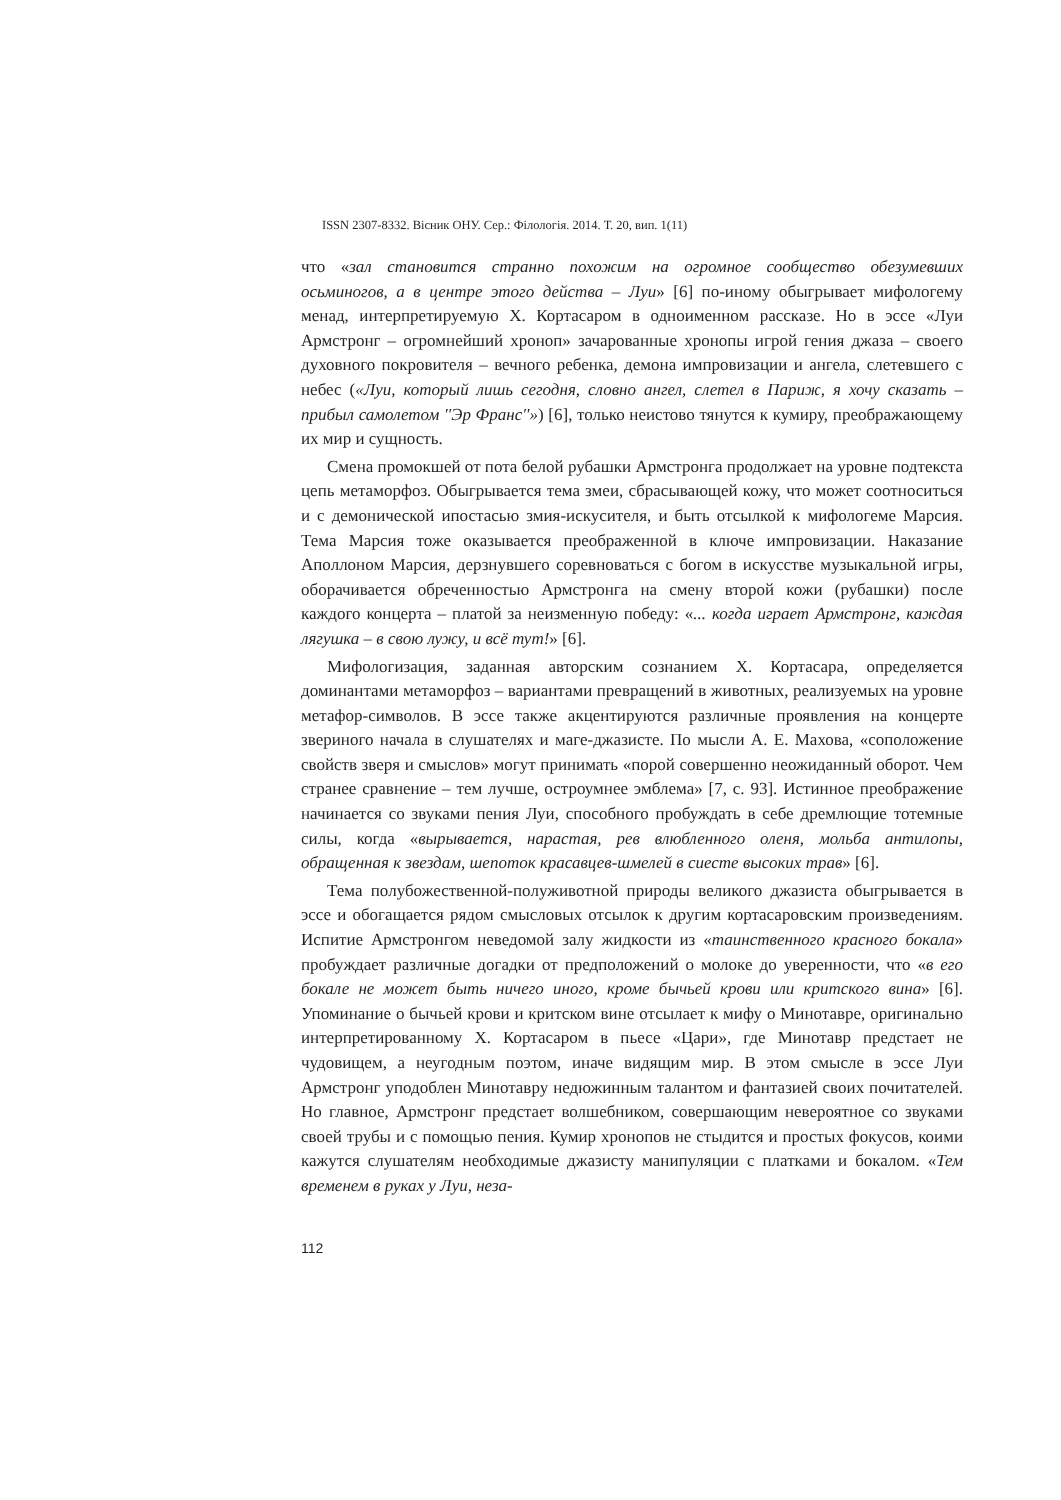ISSN 2307-8332. Вісник ОНУ. Сер.: Філологія. 2014. Т. 20, вип. 1(11)
что «зал становится странно похожим на огромное сообщество обезумевших осьминогов, а в центре этого действа – Луи» [6] по-иному обыгрывает мифологему менад, интерпретируемую Х. Кортасаром в одноименном рассказе. Но в эссе «Луи Армстронг – огромнейший хроноп» зачарованные хронопы игрой гения джаза – своего духовного покровителя – вечного ребенка, демона импровизации и ангела, слетевшего с небес («Луи, который лишь сегодня, словно ангел, слетел в Париж, я хочу сказать – прибыл самолетом ''Эр Франс''») [6], только неистово тянутся к кумиру, преображающему их мир и сущность.
Смена промокшей от пота белой рубашки Армстронга продолжает на уровне подтекста цепь метаморфоз. Обыгрывается тема змеи, сбрасывающей кожу, что может соотноситься и с демонической ипостасью змия-искусителя, и быть отсылкой к мифологеме Марсия. Тема Марсия тоже оказывается преображенной в ключе импровизации. Наказание Аполлоном Марсия, дерзнувшего соревноваться с богом в искусстве музыкальной игры, оборачивается обреченностью Армстронга на смену второй кожи (рубашки) после каждого концерта – платой за неизменную победу: «... когда играет Армстронг, каждая лягушка – в свою лужу, и всё тут!» [6].
Мифологизация, заданная авторским сознанием Х. Кортасара, определяется доминантами метаморфоз – вариантами превращений в животных, реализуемых на уровне метафор-символов. В эссе также акцентируются различные проявления на концерте звериного начала в слушателях и маге-джазисте. По мысли А. Е. Махова, «соположение свойств зверя и смыслов» могут принимать «порой совершенно неожиданный оборот. Чем странее сравнение – тем лучше, остроумнее эмблема» [7, с. 93]. Истинное преображение начинается со звуками пения Луи, способного пробуждать в себе дремлющие тотемные силы, когда «вырывается, нарастая, рев влюбленного оленя, мольба антилопы, обращенная к звездам, шепоток красавцев-шмелей в сиесте высоких трав» [6].
Тема полубожественной-полуживотной природы великого джазиста обыгрывается в эссе и обогащается рядом смысловых отсылок к другим кортасаровским произведениям. Испитие Армстронгом неведомой залу жидкости из «таинственного красного бокала» пробуждает различные догадки от предположений о молоке до уверенности, что «в его бокале не может быть ничего иного, кроме бычьей крови или критского вина» [6]. Упоминание о бычьей крови и критском вине отсылает к мифу о Минотавре, оригинально интерпретированному Х. Кортасаром в пьесе «Цари», где Минотавр предстает не чудовищем, а неугодным поэтом, иначе видящим мир. В этом смысле в эссе Луи Армстронг уподоблен Минотавру недюжинным талантом и фантазией своих почитателей. Но главное, Армстронг предстает волшебником, совершающим невероятное со звуками своей трубы и с помощью пения. Кумир хронопов не стыдится и простых фокусов, коими кажутся слушателям необходимые джазисту манипуляции с платками и бокалом. «Тем временем в руках у Луи, неза-
112